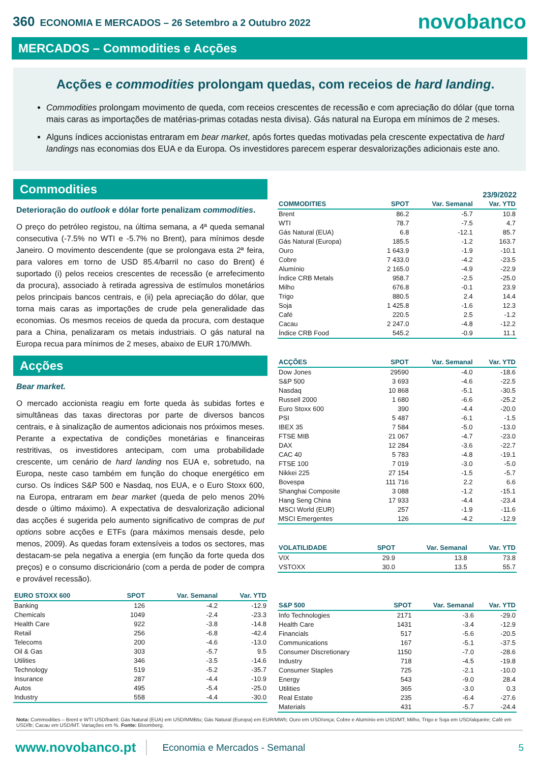360 ECONOMIA E MERCADOS – 26 Setembro a 2 Outubro 2022
novobanco
MERCADOS – Commodities e Acções
Acções e commodities prolongam quedas, com receios de hard landing.
Commodities prolongam movimento de queda, com receios crescentes de recessão e com apreciação do dólar (que torna mais caras as importações de matérias-primas cotadas nesta divisa). Gás natural na Europa em mínimos de 2 meses.
Alguns índices accionistas entraram em bear market, após fortes quedas motivadas pela crescente expectativa de hard landings nas economias dos EUA e da Europa. Os investidores parecem esperar desvalorizações adicionais este ano.
Commodities
Deterioração do outlook e dólar forte penalizam commodities.
O preço do petróleo registou, na última semana, a 4ª queda semanal consecutiva (-7.5% no WTI e -5.7% no Brent), para mínimos desde Janeiro. O movimento descendente (que se prolongava esta 2ª feira, para valores em torno de USD 85.4/barril no caso do Brent) é suportado (i) pelos receios crescentes de recessão (e arrefecimento da procura), associado à retirada agressiva de estímulos monetários pelos principais bancos centrais, e (ii) pela apreciação do dólar, que torna mais caras as importações de crude pela generalidade das economias. Os mesmos receios de queda da procura, com destaque para a China, penalizaram os metais industriais. O gás natural na Europa recua para mínimos de 2 meses, abaixo de EUR 170/MWh.
Acções
Bear market.
O mercado accionista reagiu em forte queda às subidas fortes e simultâneas das taxas directoras por parte de diversos bancos centrais, e à sinalização de aumentos adicionais nos próximos meses. Perante a expectativa de condições monetárias e financeiras restritivas, os investidores antecipam, com uma probabilidade crescente, um cenário de hard landing nos EUA e, sobretudo, na Europa, neste caso também em função do choque energético em curso. Os índices S&P 500 e Nasdaq, nos EUA, e o Euro Stoxx 600, na Europa, entraram em bear market (queda de pelo menos 20% desde o último máximo). A expectativa de desvalorização adicional das acções é sugerida pelo aumento significativo de compras de put options sobre acções e ETFs (para máximos mensais desde, pelo menos, 2009). As quedas foram extensíveis a todos os sectores, mas destacam-se pela negativa a energia (em função da forte queda dos preços) e o consumo discricionário (com a perda de poder de compra e provável recessão).
| EURO STOXX 600 | SPOT | Var. Semanal | Var. YTD |
| --- | --- | --- | --- |
| Banking | 126 | -4.2 | -12.9 |
| Chemicals | 1049 | -2.4 | -23.3 |
| Health Care | 922 | -3.8 | -14.8 |
| Retail | 256 | -6.8 | -42.4 |
| Telecoms | 200 | -4.6 | -13.0 |
| Oil & Gas | 303 | -5.7 | 9.5 |
| Utilities | 346 | -3.5 | -14.6 |
| Technology | 519 | -5.2 | -35.7 |
| Insurance | 287 | -4.4 | -10.9 |
| Autos | 495 | -5.4 | -25.0 |
| Industry | 558 | -4.4 | -30.0 |
23/9/2022
| COMMODITIES | SPOT | Var. Semanal | Var. YTD |
| --- | --- | --- | --- |
| Brent | 86.2 | -5.7 | 10.8 |
| WTI | 78.7 | -7.5 | 4.7 |
| Gás Natural (EUA) | 6.8 | -12.1 | 85.7 |
| Gás Natural (Europa) | 185.5 | -1.2 | 163.7 |
| Ouro | 1 643.9 | -1.9 | -10.1 |
| Cobre | 7 433.0 | -4.2 | -23.5 |
| Alumínio | 2 165.0 | -4.9 | -22.9 |
| Índice CRB Metals | 958.7 | -2.5 | -25.0 |
| Milho | 676.8 | -0.1 | 23.9 |
| Trigo | 880.5 | 2.4 | 14.4 |
| Soja | 1 425.8 | -1.6 | 12.3 |
| Café | 220.5 | 2.5 | -1.2 |
| Cacau | 2 247.0 | -4.8 | -12.2 |
| Índice CRB Food | 545.2 | -0.9 | 11.1 |
| ACÇÕES | SPOT | Var. Semanal | Var. YTD |
| --- | --- | --- | --- |
| Dow Jones | 29590 | -4.0 | -18.6 |
| S&P 500 | 3 693 | -4.6 | -22.5 |
| Nasdaq | 10 868 | -5.1 | -30.5 |
| Russell 2000 | 1 680 | -6.6 | -25.2 |
| Euro Stoxx 600 | 390 | -4.4 | -20.0 |
| PSI | 5 487 | -6.1 | -1.5 |
| IBEX 35 | 7 584 | -5.0 | -13.0 |
| FTSE MIB | 21 067 | -4.7 | -23.0 |
| DAX | 12 284 | -3.6 | -22.7 |
| CAC 40 | 5 783 | -4.8 | -19.1 |
| FTSE 100 | 7 019 | -3.0 | -5.0 |
| Nikkei 225 | 27 154 | -1.5 | -5.7 |
| Bovespa | 111 716 | 2.2 | 6.6 |
| Shanghai Composite | 3 088 | -1.2 | -15.1 |
| Hang Seng China | 17 933 | -4.4 | -23.4 |
| MSCI World (EUR) | 257 | -1.9 | -11.6 |
| MSCI Emergentes | 126 | -4.2 | -12.9 |
| VOLATILIDADE | SPOT | Var. Semanal | Var. YTD |
| --- | --- | --- | --- |
| VIX | 29.9 | 13.8 | 73.8 |
| VSTOXX | 30.0 | 13.5 | 55.7 |
| S&P 500 | SPOT | Var. Semanal | Var. YTD |
| --- | --- | --- | --- |
| Info Technologies | 2171 | -3.6 | -29.0 |
| Health Care | 1431 | -3.4 | -12.9 |
| Financials | 517 | -5.6 | -20.5 |
| Communications | 167 | -5.1 | -37.5 |
| Consumer Discretionary | 1150 | -7.0 | -28.6 |
| Industry | 718 | -4.5 | -19.8 |
| Consumer Staples | 725 | -2.1 | -10.0 |
| Energy | 543 | -9.0 | 28.4 |
| Utilities | 365 | -3.0 | 0.3 |
| Real Estate | 235 | -6.4 | -27.6 |
| Materials | 431 | -5.7 | -24.4 |
Nota: Commodities – Brent e WTI USD/barril; Gás Natural (EUA) em USD/MMBtu; Gás Natural (Europa) em EUR/MWh; Ouro em USD/onça; Cobre e Alumínio em USD/MT; Milho, Trigo e Soja em USD/alqueire; Café em USD/lb; Cacau em USD/MT. Variações em %. Fonte: Bloomberg.
www.novobanco.pt Economia e Mercados - Semanal 5